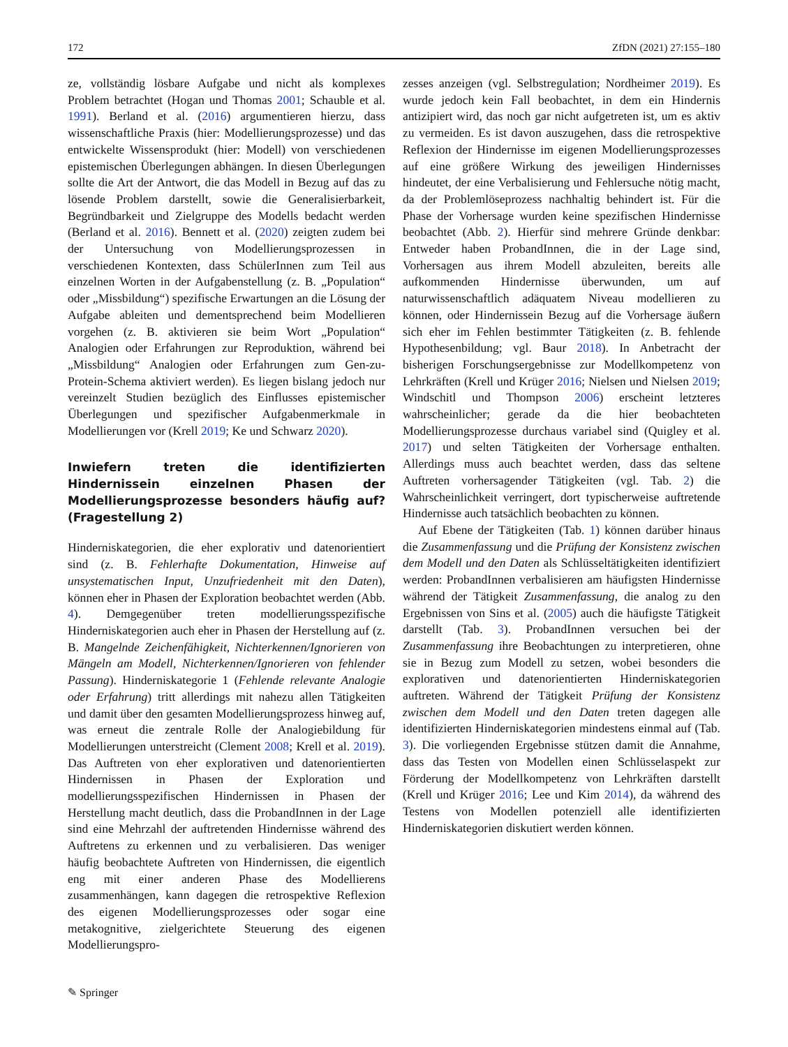172 ZfDN (2021) 27:155–180
ze, vollständig lösbare Aufgabe und nicht als komplexes Problem betrachtet (Hogan und Thomas 2001; Schauble et al. 1991). Berland et al. (2016) argumentieren hierzu, dass wissenschaftliche Praxis (hier: Modellierungsprozesse) und das entwickelte Wissensprodukt (hier: Modell) von verschiedenen epistemischen Überlegungen abhängen. In diesen Überlegungen sollte die Art der Antwort, die das Modell in Bezug auf das zu lösende Problem darstellt, sowie die Generalisierbarkeit, Begründbarkeit und Zielgruppe des Modells bedacht werden (Berland et al. 2016). Bennett et al. (2020) zeigten zudem bei der Untersuchung von Modellierungsprozessen in verschiedenen Kontexten, dass SchülerInnen zum Teil aus einzelnen Worten in der Aufgabenstellung (z. B. „Population“ oder „Missbildung“) spezifische Erwartungen an die Lösung der Aufgabe ableiten und dementsprechend beim Modellieren vorgehen (z. B. aktivieren sie beim Wort „Population“ Analogien oder Erfahrungen zur Reproduktion, während bei „Missbildung“ Analogien oder Erfahrungen zum Gen-zu-Protein-Schema aktiviert werden). Es liegen bislang jedoch nur vereinzelt Studien bezüglich des Einflusses epistemischer Überlegungen und spezifischer Aufgabenmerkmale in Modellierungen vor (Krell 2019; Ke und Schwarz 2020).
Inwiefern treten die identifizierten Hindernissein einzelnen Phasen der Modellierungsprozesse besonders häufig auf? (Fragestellung 2)
Hinderniskategorien, die eher explorativ und datenorientiert sind (z. B. Fehlerhafte Dokumentation, Hinweise auf unsystematischen Input, Unzufriedenheit mit den Daten), können eher in Phasen der Exploration beobachtet werden (Abb. 4). Demgegenüber treten modellierungsspezifische Hinderniskategorien auch eher in Phasen der Herstellung auf (z. B. Mangelnde Zeichenfähigkeit, Nichterkennen/Ignorieren von Mängeln am Modell, Nichterkennen/Ignorieren von fehlender Passung). Hinderniskategorie 1 (Fehlende relevante Analogie oder Erfahrung) tritt allerdings mit nahezu allen Tätigkeiten und damit über den gesamten Modellierungsprozess hinweg auf, was erneut die zentrale Rolle der Analogiebildung für Modellierungen unterstreicht (Clement 2008; Krell et al. 2019). Das Auftreten von eher explorativen und datenorientierten Hindernissen in Phasen der Exploration und modellierungsspezifischen Hindernissen in Phasen der Herstellung macht deutlich, dass die ProbandInnen in der Lage sind eine Mehrzahl der auftretenden Hindernisse während des Auftretens zu erkennen und zu verbalisieren. Das weniger häufig beobachtete Auftreten von Hindernissen, die eigentlich eng mit einer anderen Phase des Modellierens zusammenhängen, kann dagegen die retrospektive Reflexion des eigenen Modellierungsprozesses oder sogar eine metakognitive, zielgerichtete Steuerung des eigenen Modellierungspro-
zesses anzeigen (vgl. Selbstregulation; Nordheimer 2019). Es wurde jedoch kein Fall beobachtet, in dem ein Hindernis antizipiert wird, das noch gar nicht aufgetreten ist, um es aktiv zu vermeiden. Es ist davon auszugehen, dass die retrospektive Reflexion der Hindernisse im eigenen Modellierungsprozesses auf eine größere Wirkung des jeweiligen Hindernisses hindeutet, der eine Verbalisierung und Fehlersuche nötig macht, da der Problemlöseprozess nachhaltig behindert ist. Für die Phase der Vorhersage wurden keine spezifischen Hindernisse beobachtet (Abb. 2). Hierfür sind mehrere Gründe denkbar: Entweder haben ProbandInnen, die in der Lage sind, Vorhersagen aus ihrem Modell abzuleiten, bereits alle aufkommenden Hindernisse überwunden, um auf naturwissenschaftlich adäquatem Niveau modellieren zu können, oder Hindernissein Bezug auf die Vorhersage äußern sich eher im Fehlen bestimmter Tätigkeiten (z. B. fehlende Hypothesenbildung; vgl. Baur 2018). In Anbetracht der bisherigen Forschungsergebnisse zur Modellkompetenz von Lehrkräften (Krell und Krüger 2016; Nielsen und Nielsen 2019; Windschitl und Thompson 2006) erscheint letzteres wahrscheinlicher; gerade da die hier beobachteten Modellierungsprozesse durchaus variabel sind (Quigley et al. 2017) und selten Tätigkeiten der Vorhersage enthalten. Allerdings muss auch beachtet werden, dass das seltene Auftreten vorhersagender Tätigkeiten (vgl. Tab. 2) die Wahrscheinlichkeit verringert, dort typischerweise auftretende Hindernisse auch tatsächlich beobachten zu können.
Auf Ebene der Tätigkeiten (Tab. 1) können darüber hinaus die Zusammenfassung und die Prüfung der Konsistenz zwischen dem Modell und den Daten als Schlüsseltätigkeiten identifiziert werden: ProbandInnen verbalisieren am häufigsten Hindernisse während der Tätigkeit Zusammenfassung, die analog zu den Ergebnissen von Sins et al. (2005) auch die häufigste Tätigkeit darstellt (Tab. 3). ProbandInnen versuchen bei der Zusammenfassung ihre Beobachtungen zu interpretieren, ohne sie in Bezug zum Modell zu setzen, wobei besonders die explorativen und datenorientierten Hinderniskategorien auftreten. Während der Tätigkeit Prüfung der Konsistenz zwischen dem Modell und den Daten treten dagegen alle identifizierten Hinderniskategorien mindestens einmal auf (Tab. 3). Die vorliegenden Ergebnisse stützen damit die Annahme, dass das Testen von Modellen einen Schlüsselaspekt zur Förderung der Modellkompetenz von Lehrkräften darstellt (Krell und Krüger 2016; Lee und Kim 2014), da während des Testens von Modellen potenziell alle identifizierten Hinderniskategorien diskutiert werden können.
✎ Springer